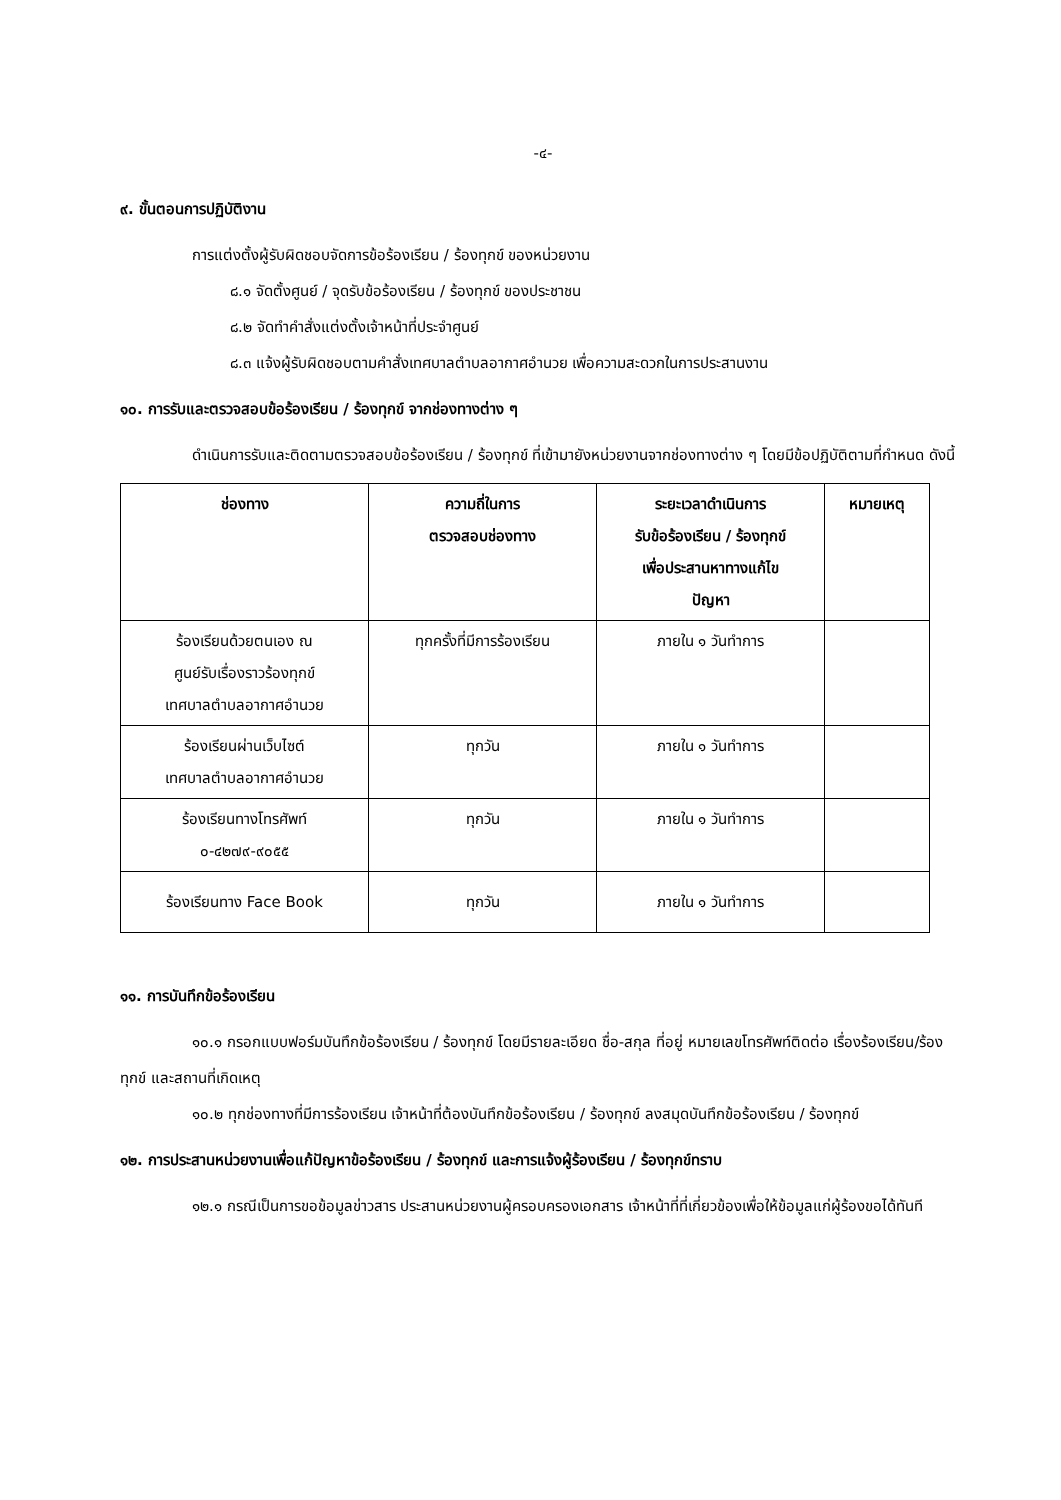-๔-
๙. ขั้นตอนการปฏิบัติงาน
การแต่งตั้งผู้รับผิดชอบจัดการข้อร้องเรียน / ร้องทุกข์ ของหน่วยงาน
๘.๑ จัดตั้งศูนย์ / จุดรับข้อร้องเรียน / ร้องทุกข์ ของประชาชน
๘.๒ จัดทำคำสั่งแต่งตั้งเจ้าหน้าที่ประจำศูนย์
๘.๓ แจ้งผู้รับผิดชอบตามคำสั่งเทศบาลตำบลอากาศอำนวย เพื่อความสะดวกในการประสานงาน
๑๐. การรับและตรวจสอบข้อร้องเรียน / ร้องทุกข์ จากช่องทางต่าง ๆ
ดำเนินการรับและติดตามตรวจสอบข้อร้องเรียน / ร้องทุกข์ ที่เข้ามายังหน่วยงานจากช่องทางต่าง ๆ โดยมีข้อปฏิบัติตามที่กำหนด ดังนี้
| ช่องทาง | ความถี่ในการ ตรวจสอบช่องทาง | ระยะเวลาดำเนินการ รับข้อร้องเรียน / ร้องทุกข์ เพื่อประสานหาทางแก้ไข ปัญหา | หมายเหตุ |
| --- | --- | --- | --- |
| ร้องเรียนด้วยตนเอง ณ ศูนย์รับเรื่องราวร้องทุกข์ เทศบาลตำบลอากาศอำนวย | ทุกครั้งที่มีการร้องเรียน | ภายใน ๑ วันทำการ | |
| ร้องเรียนผ่านเว็บไซต์ เทศบาลตำบลอากาศอำนวย | ทุกวัน | ภายใน ๑ วันทำการ | |
| ร้องเรียนทางโทรศัพท์ ๐-๔๒๗๙-๙๐๕๕ | ทุกวัน | ภายใน ๑ วันทำการ | |
| ร้องเรียนทาง Face Book | ทุกวัน | ภายใน ๑ วันทำการ | |
๑๑. การบันทึกข้อร้องเรียน
๑๐.๑ กรอกแบบฟอร์มบันทึกข้อร้องเรียน / ร้องทุกข์ โดยมีรายละเอียด ชื่อ-สกุล ที่อยู่ หมายเลขโทรศัพท์ติดต่อ เรื่องร้องเรียน/ร้องทุกข์ และสถานที่เกิดเหตุ
๑๐.๒ ทุกช่องทางที่มีการร้องเรียน เจ้าหน้าที่ต้องบันทึกข้อร้องเรียน / ร้องทุกข์ ลงสมุดบันทึกข้อร้องเรียน / ร้องทุกข์
๑๒. การประสานหน่วยงานเพื่อแก้ปัญหาข้อร้องเรียน / ร้องทุกข์ และการแจ้งผู้ร้องเรียน / ร้องทุกข์ทราบ
๑๒.๑ กรณีเป็นการขอข้อมูลข่าวสาร ประสานหน่วยงานผู้ครอบครองเอกสาร เจ้าหน้าที่ที่เกี่ยวข้องเพื่อให้ข้อมูลแก่ผู้ร้องขอได้ทันที